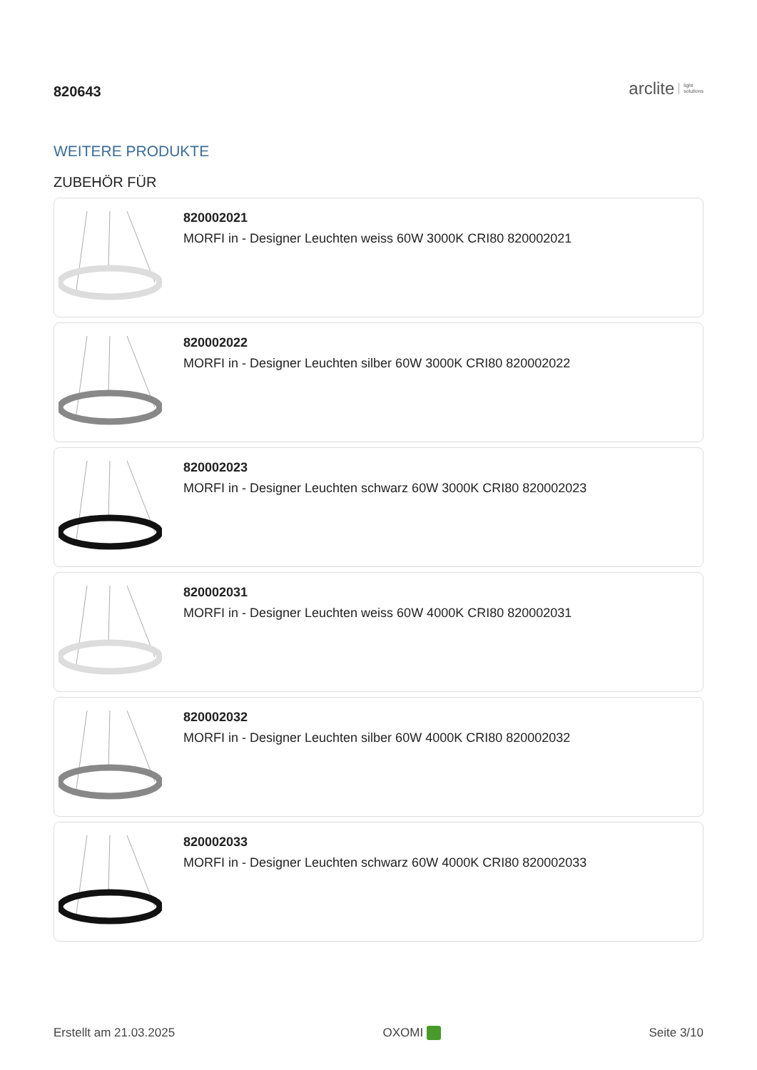820643
arclite light
solutions
WEITERE PRODUKTE
ZUBEHÖR FÜR
820002021
MORFI in - Designer Leuchten weiss 60W 3000K CRI80 820002021
820002022
MORFI in - Designer Leuchten silber 60W 3000K CRI80 820002022
820002023
MORFI in - Designer Leuchten schwarz 60W 3000K CRI80 820002023
820002031
MORFI in - Designer Leuchten weiss 60W 4000K CRI80 820002031
820002032
MORFI in - Designer Leuchten silber 60W 4000K CRI80 820002032
820002033
MORFI in - Designer Leuchten schwarz 60W 4000K CRI80 820002033
Erstellt am 21.03.2025 OXOMI Seite 3/10